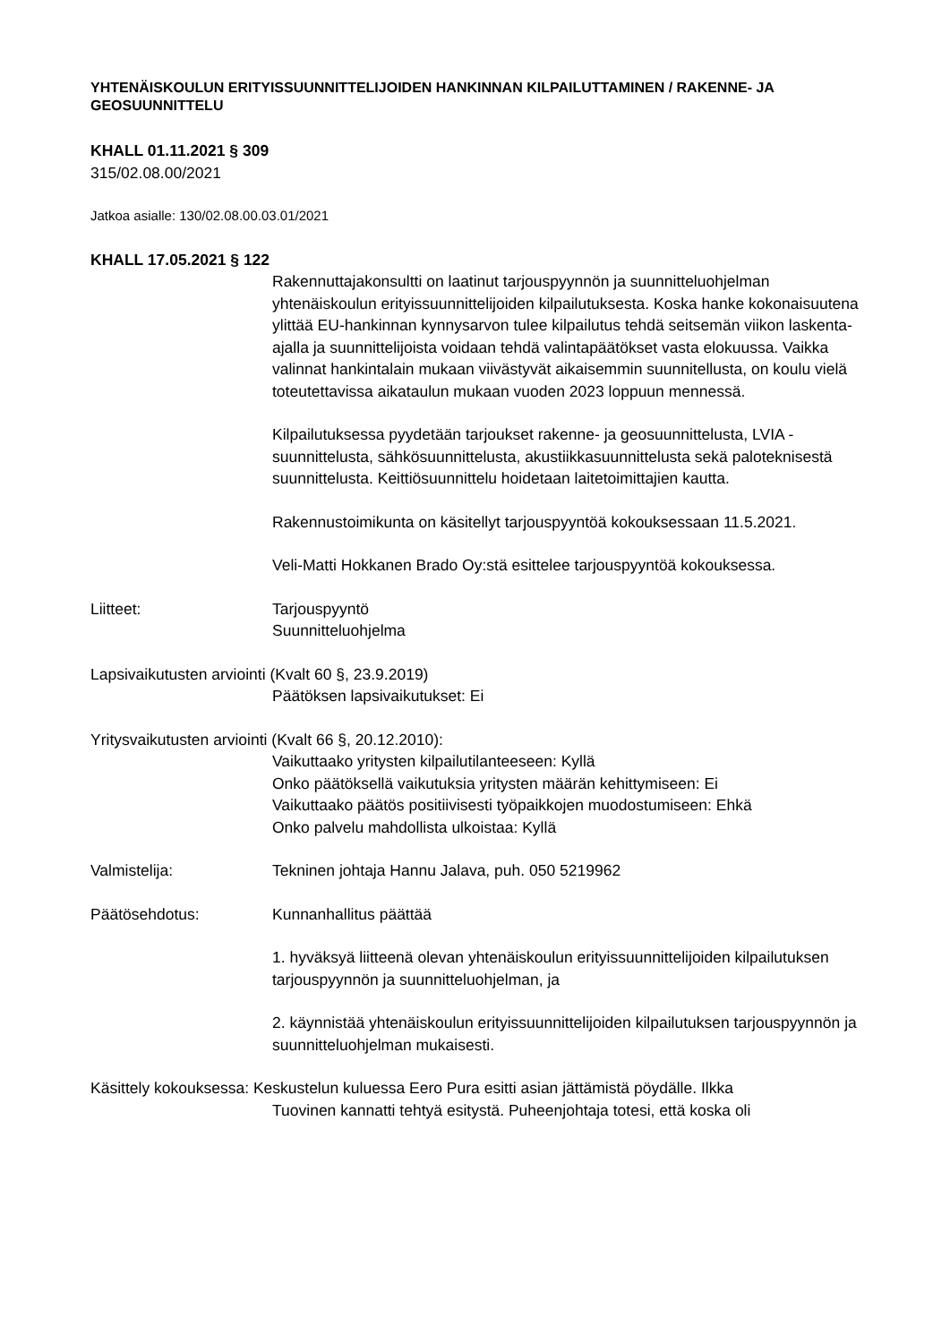YHTENÄISKOULUN ERITYISSUUNNITTELIJOIDEN HANKINNAN KILPAILUTTAMINEN / RAKENNE- JA GEOSUUNNITTELU
KHALL 01.11.2021 § 309
315/02.08.00/2021
Jatkoa asialle: 130/02.08.00.03.01/2021
KHALL 17.05.2021 § 122
Rakennuttajakonsultti on laatinut tarjouspyynnön ja suunnitteluohjelman yhtenäiskoulun erityissuunnittelijoiden kilpailutuksesta. Koska hanke kokonaisuutena ylittää EU-hankinnan kynnysarvon tulee kilpailutus tehdä seitsemän viikon laskenta-ajalla ja suunnittelijoista voidaan tehdä valintapäätökset vasta elokuussa. Vaikka valinnat hankintalain mukaan viivästyvät aikaisemmin suunnitellusta, on koulu vielä toteutettavissa aikataulun mukaan vuoden 2023 loppuun mennessä.
Kilpailutuksessa pyydetään tarjoukset rakenne- ja geosuunnittelusta, LVIA -suunnittelusta, sähkösuunnittelusta, akustiikkasuunnittelusta sekä paloteknisestä suunnittelusta. Keittiösuunnittelu hoidetaan laitetoimittajien kautta.
Rakennustoimikunta on käsitellyt tarjouspyyntöä kokouksessaan 11.5.2021.
Veli-Matti Hokkanen Brado Oy:stä esittelee tarjouspyyntöä kokouksessa.
Liitteet: Tarjouspyyntö
Suunnitteluohjelma
Lapsivaikutusten arviointi (Kvalt 60 §, 23.9.2019)
Päätöksen lapsivaikutukset: Ei
Yritysvaikutusten arviointi (Kvalt 66 §, 20.12.2010):
Vaikuttaako yritysten kilpailutilanteeseen: Kyllä
Onko päätöksellä vaikutuksia yritysten määrän kehittymiseen: Ei
Vaikuttaako päätös positiivisesti työpaikkojen muodostumiseen: Ehkä
Onko palvelu mahdollista ulkoistaa: Kyllä
Valmistelija: Tekninen johtaja Hannu Jalava, puh. 050 5219962
Päätösehdotus: Kunnanhallitus päättää
1. hyväksyä liitteenä olevan yhtenäiskoulun erityissuunnittelijoiden kilpailutuksen tarjouspyynnön ja suunnitteluohjelman, ja
2. käynnistää yhtenäiskoulun erityissuunnittelijoiden kilpailutuksen tarjouspyynnön ja suunnitteluohjelman mukaisesti.
Käsittely kokouksessa: Keskustelun kuluessa Eero Pura esitti asian jättämistä pöydälle. Ilkka
Tuovinen kannatti tehtyä esitystä. Puheenjohtaja totesi, että koska oli